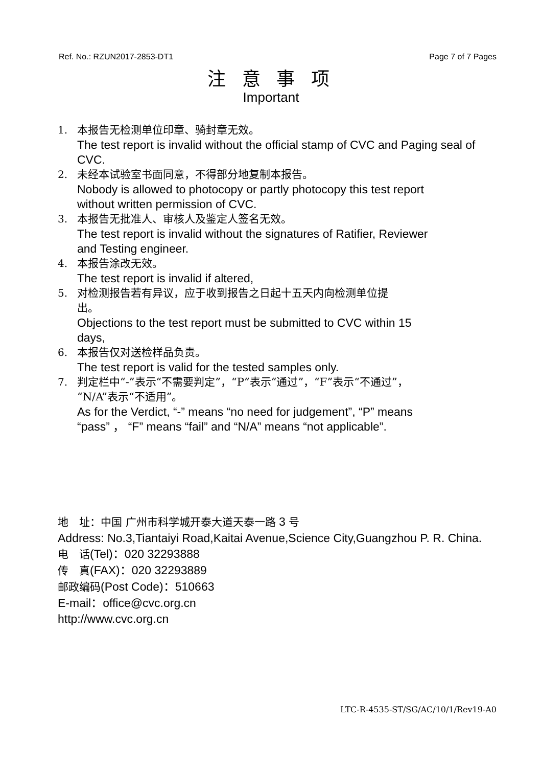Ref. No.: RZUN2017-2853-DT1 Page 7 of 7 Pages
注 意 事 项
Important
1. 本报告无检测单位印章、骑封章无效。
The test report is invalid without the official stamp of CVC and Paging seal of CVC.
2. 未经本试验室书面同意，不得部分地复制本报告。
Nobody is allowed to photocopy or partly photocopy this test report
without written permission of CVC.
3. 本报告无批准人、审核人及鉴定人签名无效。
The test report is invalid without the signatures of Ratifier, Reviewer
and Testing engineer.
4. 本报告涂改无效。
The test report is invalid if altered,
5. 对检测报告若有异议，应于收到报告之日起十五天内向检测单位提
出。
Objections to the test report must be submitted to CVC within 15
days,
6. 本报告仅对送检样品负责。
The test report is valid for the tested samples only.
7. 判定栏中“-”表示“不需要判定”，“P”表示“通过”，“F”表示“不通过”，
“N/A”表示“不适用”。
As for the Verdict, “-” means “no need for judgement”, “P” means
“pass” ， “F” means “fail” and “N/A” means “not applicable”.
地　址：中国 广州市科学城开泰大道天泰一路 3 号
Address: No.3,Tiantaiyi Road,Kaitai Avenue,Science City,Guangzhou P. R. China.
电　话(Tel)：020 32293888
传　真(FAX)：020 32293889
邮政编码(Post Code)：510663
E-mail：office@cvc.org.cn
http://www.cvc.org.cn
LTC-R-4535-ST/SG/AC/10/1/Rev19-A0